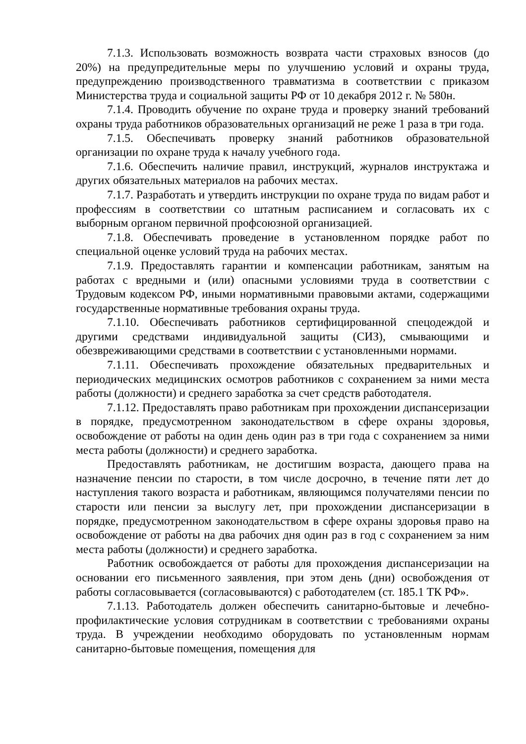7.1.3. Использовать возможность возврата части страховых взносов (до 20%) на предупредительные меры по улучшению условий и охраны труда, предупреждению производственного травматизма в соответствии с приказом Министерства труда и социальной защиты РФ от 10 декабря 2012 г. № 580н.
7.1.4. Проводить обучение по охране труда и проверку знаний требований охраны труда работников образовательных организаций не реже 1 раза в три года.
7.1.5. Обеспечивать проверку знаний работников образовательной организации по охране труда к началу учебного года.
7.1.6. Обеспечить наличие правил, инструкций, журналов инструктажа и других обязательных материалов на рабочих местах.
7.1.7. Разработать и утвердить инструкции по охране труда по видам работ и профессиям в соответствии со штатным расписанием и согласовать их с выборным органом первичной профсоюзной организацией.
7.1.8. Обеспечивать проведение в установленном порядке работ по специальной оценке условий труда на рабочих местах.
7.1.9. Предоставлять гарантии и компенсации работникам, занятым на работах с вредными и (или) опасными условиями труда в соответствии с Трудовым кодексом РФ, иными нормативными правовыми актами, содержащими государственные нормативные требования охраны труда.
7.1.10. Обеспечивать работников сертифицированной спецодеждой и другими средствами индивидуальной защиты (СИЗ), смывающими и обезвреживающими средствами в соответствии с установленными нормами.
7.1.11. Обеспечивать прохождение обязательных предварительных и периодических медицинских осмотров работников с сохранением за ними места работы (должности) и среднего заработка за счет средств работодателя.
7.1.12. Предоставлять право работникам при прохождении диспансеризации в порядке, предусмотренном законодательством в сфере охраны здоровья, освобождение от работы на один день один раз в три года с сохранением за ними места работы (должности) и среднего заработка.
Предоставлять работникам, не достигшим возраста, дающего права на назначение пенсии по старости, в том числе досрочно, в течение пяти лет до наступления такого возраста и работникам, являющимся получателями пенсии по старости или пенсии за выслугу лет, при прохождении диспансеризации в порядке, предусмотренном законодательством в сфере охраны здоровья право на освобождение от работы на два рабочих дня один раз в год с сохранением за ним места работы (должности) и среднего заработка.
Работник освобождается от работы для прохождения диспансеризации на основании его письменного заявления, при этом день (дни) освобождения от работы согласовывается (согласовываются) с работодателем (ст. 185.1 ТК РФ».
7.1.13. Работодатель должен обеспечить санитарно-бытовые и лечебно-профилактические условия сотрудникам в соответствии с требованиями охраны труда. В учреждении необходимо оборудовать по установленным нормам санитарно-бытовые помещения, помещения для